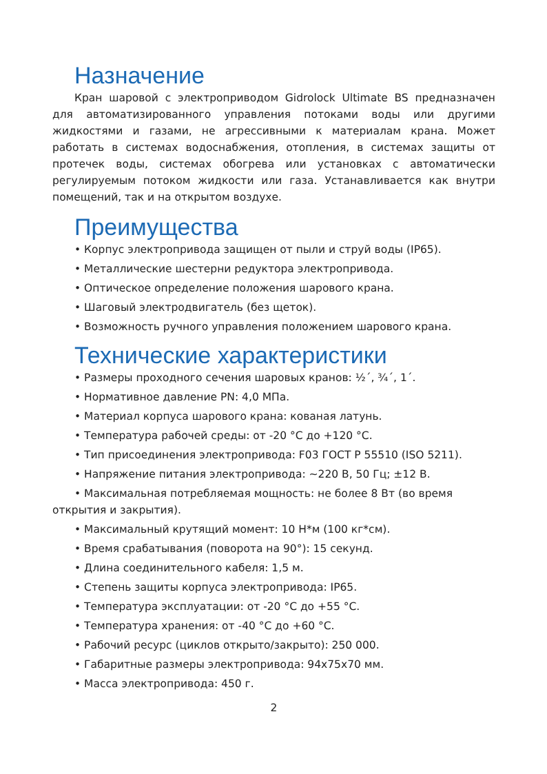Назначение
Кран шаровой с электроприводом Gidrolock Ultimate BS предназначен для автоматизированного управления потоками воды или другими жидкостями и газами, не агрессивными к материалам крана. Может работать в системах водоснабжения, отопления, в системах защиты от протечек воды, системах обогрева или установках с автоматически регулируемым потоком жидкости или газа. Устанавливается как внутри помещений, так и на открытом воздухе.
Преимущества
• Корпус электропривода защищен от пыли и струй воды (IP65).
• Металлические шестерни редуктора электропривода.
• Оптическое определение положения шарового крана.
• Шаговый электродвигатель (без щеток).
• Возможность ручного управления положением шарового крана.
Технические характеристики
• Размеры проходного сечения шаровых кранов: ½´, ¾´, 1´.
• Нормативное давление PN: 4,0 МПа.
• Материал корпуса шарового крана: кованая латунь.
• Температура рабочей среды: от -20 °С до +120 °С.
• Тип присоединения электропривода: F03 ГОСТ Р 55510 (ISO 5211).
• Напряжение питания электропривода: ~220 В, 50 Гц; ±12 В.
• Максимальная потребляемая мощность: не более 8 Вт (во время открытия и закрытия).
• Максимальный крутящий момент: 10 Н*м (100 кг*см).
• Время срабатывания (поворота на 90°): 15 секунд.
• Длина соединительного кабеля: 1,5 м.
• Степень защиты корпуса электропривода: IP65.
• Температура эксплуатации: от -20 °С до +55 °С.
• Температура хранения: от -40 °С до +60 °С.
• Рабочий ресурс (циклов открыто/закрыто): 250 000.
• Габаритные размеры электропривода: 94х75х70 мм.
• Масса электропривода: 450 г.
2